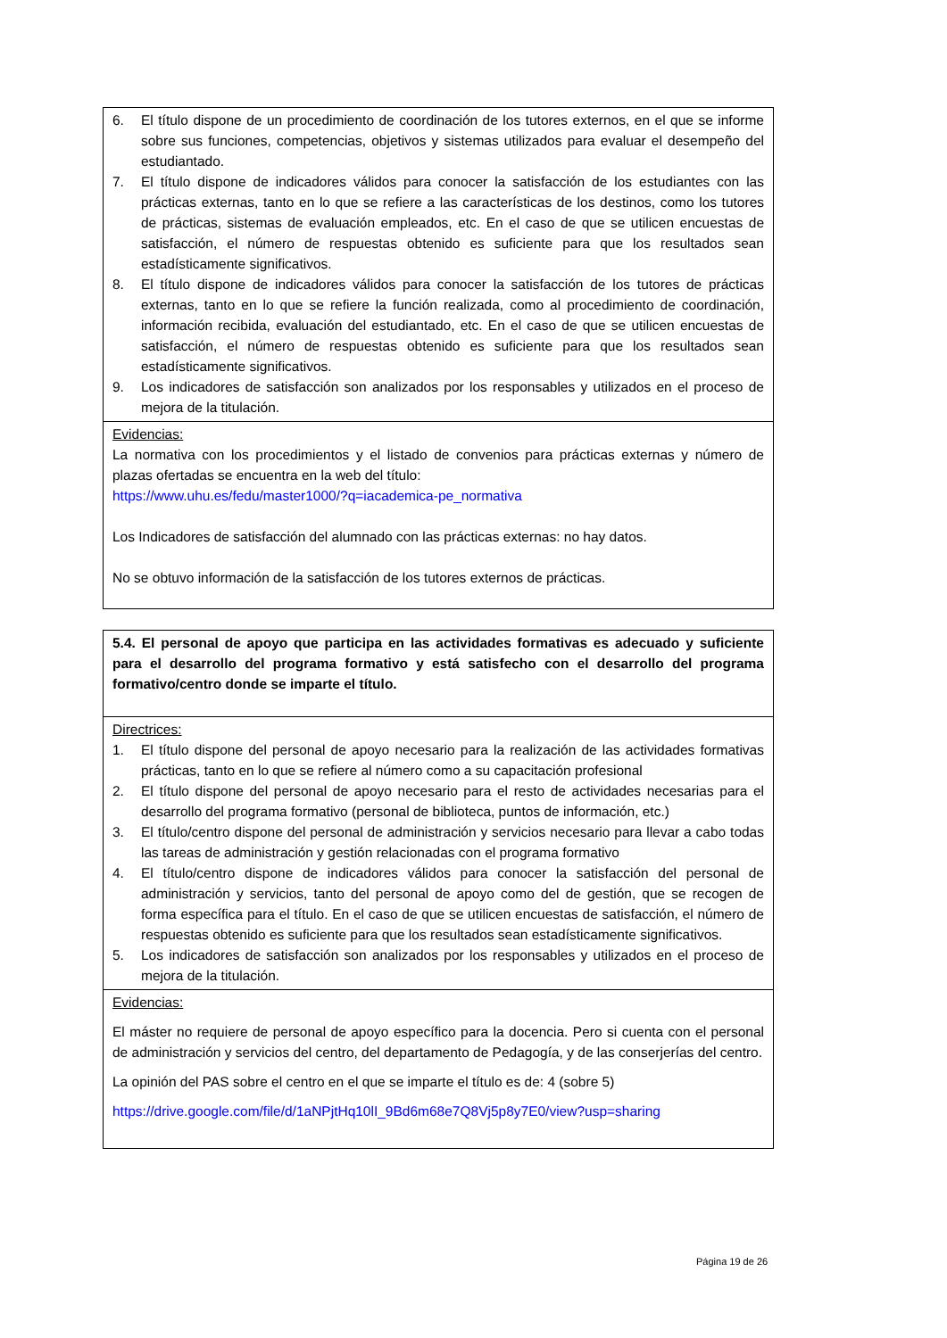| 6. El título dispone de un procedimiento de coordinación de los tutores externos, en el que se informe sobre sus funciones, competencias, objetivos y sistemas utilizados para evaluar el desempeño del estudiantado. 7. El título dispone de indicadores válidos para conocer la satisfacción de los estudiantes con las prácticas externas, tanto en lo que se refiere a las características de los destinos, como los tutores de prácticas, sistemas de evaluación empleados, etc. En el caso de que se utilicen encuestas de satisfacción, el número de respuestas obtenido es suficiente para que los resultados sean estadísticamente significativos. 8. El título dispone de indicadores válidos para conocer la satisfacción de los tutores de prácticas externas, tanto en lo que se refiere la función realizada, como al procedimiento de coordinación, información recibida, evaluación del estudiantado, etc. En el caso de que se utilicen encuestas de satisfacción, el número de respuestas obtenido es suficiente para que los resultados sean estadísticamente significativos. 9. Los indicadores de satisfacción son analizados por los responsables y utilizados en el proceso de mejora de la titulación. |
| Evidencias: La normativa con los procedimientos y el listado de convenios para prácticas externas y número de plazas ofertadas se encuentra en la web del título: https://www.uhu.es/fedu/master1000/?q=iacademica-pe_normativa Los Indicadores de satisfacción del alumnado con las prácticas externas: no hay datos. No se obtuvo información de la satisfacción de los tutores externos de prácticas. |
| 5.4. El personal de apoyo que participa en las actividades formativas es adecuado y suficiente para el desarrollo del programa formativo y está satisfecho con el desarrollo del programa formativo/centro donde se imparte el título. |
| Directrices: 1. El título dispone del personal de apoyo necesario para la realización de las actividades formativas prácticas, tanto en lo que se refiere al número como a su capacitación profesional 2. El título dispone del personal de apoyo necesario para el resto de actividades necesarias para el desarrollo del programa formativo (personal de biblioteca, puntos de información, etc.) 3. El título/centro dispone del personal de administración y servicios necesario para llevar a cabo todas las tareas de administración y gestión relacionadas con el programa formativo 4. El título/centro dispone de indicadores válidos para conocer la satisfacción del personal de administración y servicios, tanto del personal de apoyo como del de gestión, que se recogen de forma específica para el título. En el caso de que se utilicen encuestas de satisfacción, el número de respuestas obtenido es suficiente para que los resultados sean estadísticamente significativos. 5. Los indicadores de satisfacción son analizados por los responsables y utilizados en el proceso de mejora de la titulación. |
| Evidencias: El máster no requiere de personal de apoyo específico para la docencia. Pero si cuenta con el personal de administración y servicios del centro, del departamento de Pedagogía, y de las conserjerías del centro. La opinión del PAS sobre el centro en el que se imparte el título es de: 4 (sobre 5) https://drive.google.com/file/d/1aNPjtHq10lI_9Bd6m68e7Q8Vj5p8y7E0/view?usp=sharing |
Página 19 de 26